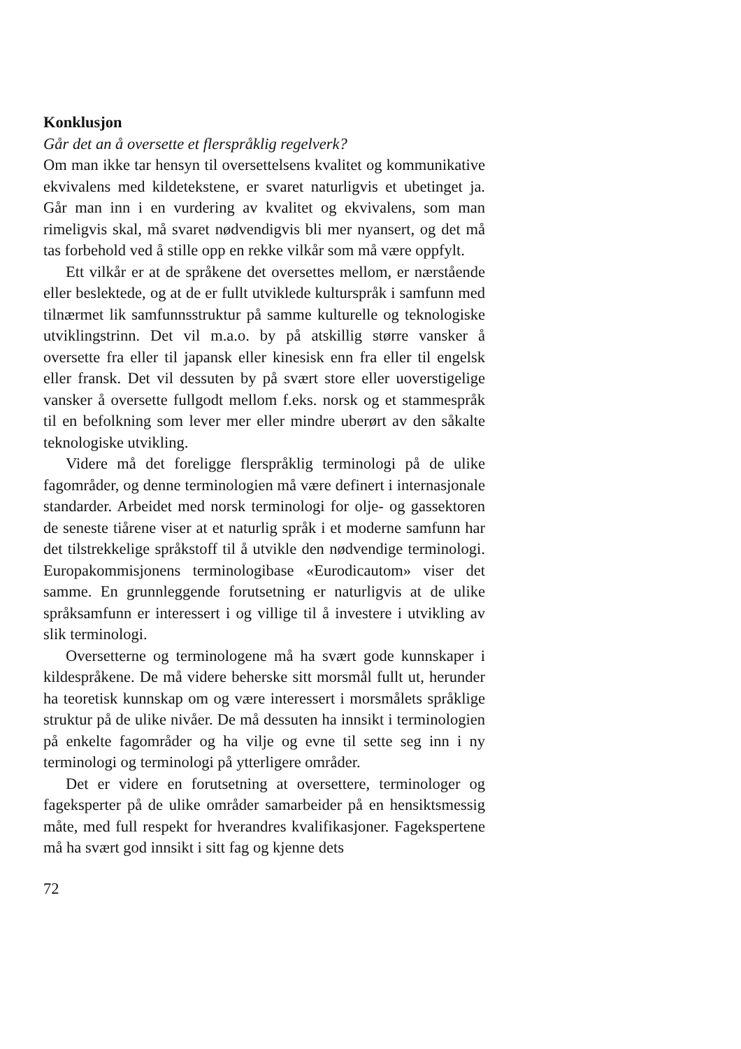Konklusjon
Går det an å oversette et flerspråklig regelverk?
Om man ikke tar hensyn til oversettelsens kvalitet og kommunikative ekvivalens med kildetekstene, er svaret naturligvis et ubetinget ja. Går man inn i en vurdering av kvalitet og ekvivalens, som man rimeligvis skal, må svaret nødvendigvis bli mer nyansert, og det må tas forbehold ved å stille opp en rekke vilkår som må være oppfylt.
Ett vilkår er at de språkene det oversettes mellom, er nærstående eller beslektede, og at de er fullt utviklede kulturspråk i samfunn med tilnærmet lik samfunnsstruktur på samme kulturelle og teknologiske utviklingstrinn. Det vil m.a.o. by på atskillig større vansker å oversette fra eller til japansk eller kinesisk enn fra eller til engelsk eller fransk. Det vil dessuten by på svært store eller uoverstigelige vansker å oversette fullgodt mellom f.eks. norsk og et stammespråk til en befolkning som lever mer eller mindre uberørt av den såkalte teknologiske utvikling.
Videre må det foreligge flerspråklig terminologi på de ulike fagområder, og denne terminologien må være definert i internasjonale standarder. Arbeidet med norsk terminologi for olje- og gassektoren de seneste tiårene viser at et naturlig språk i et moderne samfunn har det tilstrekkelige språkstoff til å utvikle den nødvendige terminologi. Europakommisjonens terminologibase «Eurodicautom» viser det samme. En grunnleggende forutsetning er naturligvis at de ulike språksamfunn er interessert i og villige til å investere i utvikling av slik terminologi.
Oversetterne og terminologene må ha svært gode kunnskaper i kildespråkene. De må videre beherske sitt morsmål fullt ut, herunder ha teoretisk kunnskap om og være interessert i morsmålets språklige struktur på de ulike nivåer. De må dessuten ha innsikt i terminologien på enkelte fagområder og ha vilje og evne til sette seg inn i ny terminologi og terminologi på ytterligere områder.
Det er videre en forutsetning at oversettere, terminologer og fageksperter på de ulike områder samarbeider på en hensiktsmessig måte, med full respekt for hverandres kvalifikasjoner. Fagekspertene må ha svært god innsikt i sitt fag og kjenne dets
72